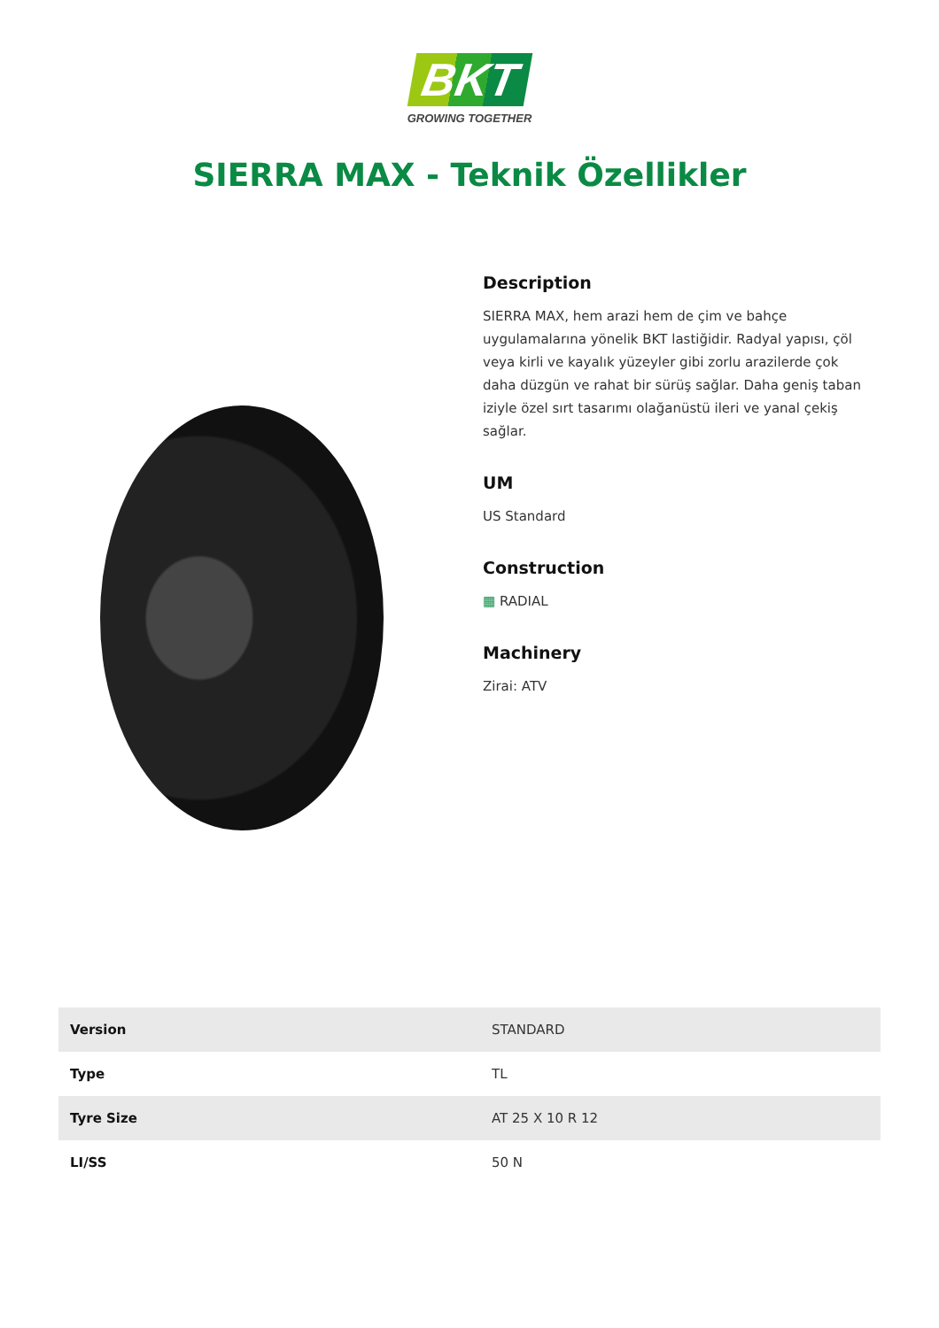BKT
GROWING TOGETHER
SIERRA MAX - Teknik Özellikler
Description
SIERRA MAX, hem arazi hem de çim ve bahçe uygulamalarına yönelik BKT lastiğidir. Radyal yapısı, çöl veya kirli ve kayalık yüzeyler gibi zorlu arazilerde çok daha düzgün ve rahat bir sürüş sağlar. Daha geniş taban iziyle özel sırt tasarımı olağanüstü ileri ve yanal çekiş sağlar.
UM
US Standard
Construction
▦ RADIAL
Machinery
Zirai: ATV
| Version | STANDARD |
| Type | TL |
| Tyre Size | AT 25 X 10 R 12 |
| LI/SS | 50 N |